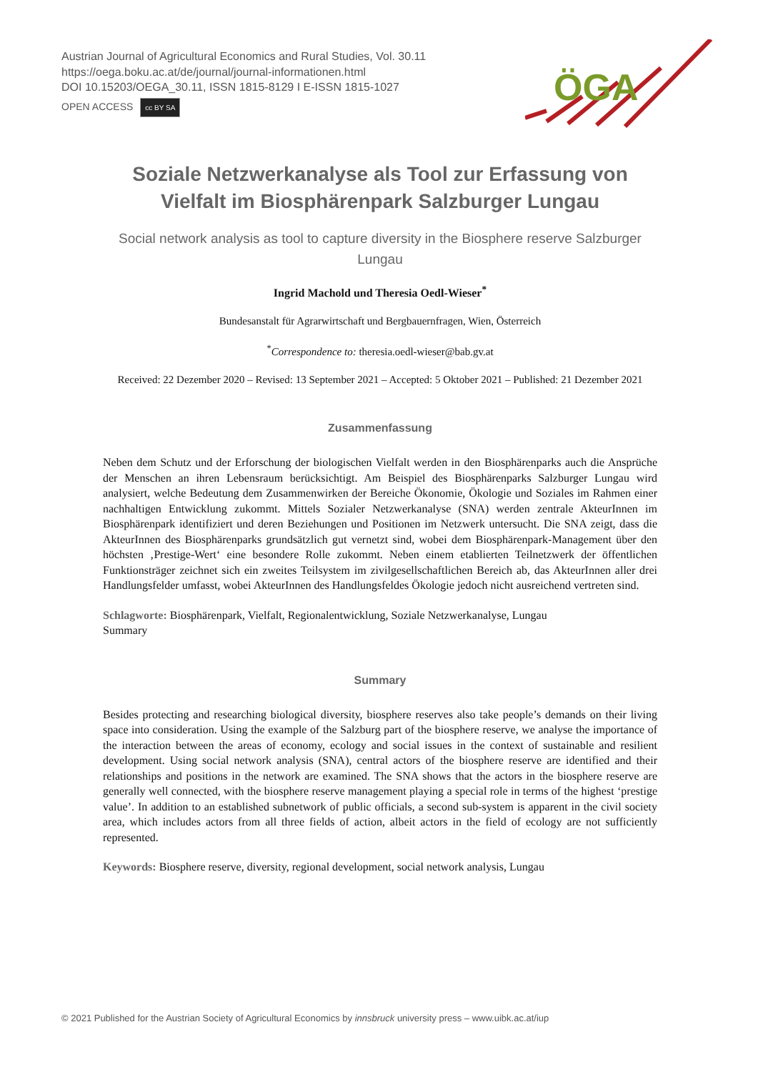Austrian Journal of Agricultural Economics and Rural Studies, Vol. 30.11
https://oega.boku.ac.at/de/journal/journal-informationen.html
DOI 10.15203/OEGA_30.11, ISSN 1815-8129 I E-ISSN 1815-1027
OPEN ACCESS cc BY SA
ÖGA
Soziale Netzwerkanalyse als Tool zur Erfassung von Vielfalt im Biosphärenpark Salzburger Lungau
Social network analysis as tool to capture diversity in the Biosphere reserve Salzburger Lungau
Ingrid Machold und Theresia Oedl-Wieser<sup>*</sup>
Bundesanstalt für Agrarwirtschaft und Bergbauernfragen, Wien, Österreich
<sup>*</sup> Correspondence to: theresia.oedl-wieser@bab.gv.at
Received: 22 Dezember 2020 – Revised: 13 September 2021 – Accepted: 5 Oktober 2021 – Published: 21 Dezember 2021
Zusammenfassung
Neben dem Schutz und der Erforschung der biologischen Vielfalt werden in den Biosphärenparks auch die Ansprüche der Menschen an ihren Lebensraum berücksichtigt. Am Beispiel des Biosphärenparks Salzburger Lungau wird analysiert, welche Bedeutung dem Zusammenwirken der Bereiche Ökonomie, Ökologie und Soziales im Rahmen einer nachhaltigen Entwicklung zukommt. Mittels Sozialer Netzwerkanalyse (SNA) werden zentrale AkteurInnen im Biosphärenpark identifiziert und deren Beziehungen und Positionen im Netzwerk untersucht. Die SNA zeigt, dass die AkteurInnen des Biosphärenparks grundsätzlich gut vernetzt sind, wobei dem Biosphärenpark-Management über den höchsten ‚Prestige-Wert‘ eine besondere Rolle zukommt. Neben einem etablierten Teilnetzwerk der öffentlichen Funktionsträger zeichnet sich ein zweites Teilsystem im zivilgesellschaftlichen Bereich ab, das AkteurInnen aller drei Handlungsfelder umfasst, wobei AkteurInnen des Handlungsfeldes Ökologie jedoch nicht ausreichend vertreten sind.
Schlagworte: Biosphärenpark, Vielfalt, Regionalentwicklung, Soziale Netzwerkanalyse, Lungau
Summary
Summary
Besides protecting and researching biological diversity, biosphere reserves also take people’s demands on their living space into consideration. Using the example of the Salzburg part of the biosphere reserve, we analyse the importance of the interaction between the areas of economy, ecology and social issues in the context of sustainable and resilient development. Using social network analysis (SNA), central actors of the biosphere reserve are identified and their relationships and positions in the network are examined. The SNA shows that the actors in the biosphere reserve are generally well connected, with the biosphere reserve management playing a special role in terms of the highest ‘prestige value’. In addition to an established subnetwork of public officials, a second sub-system is apparent in the civil society area, which includes actors from all three fields of action, albeit actors in the field of ecology are not sufficiently represented.
Keywords: Biosphere reserve, diversity, regional development, social network analysis, Lungau
© 2021 Published for the Austrian Society of Agricultural Economics by innsbruck university press – www.uibk.ac.at/iup